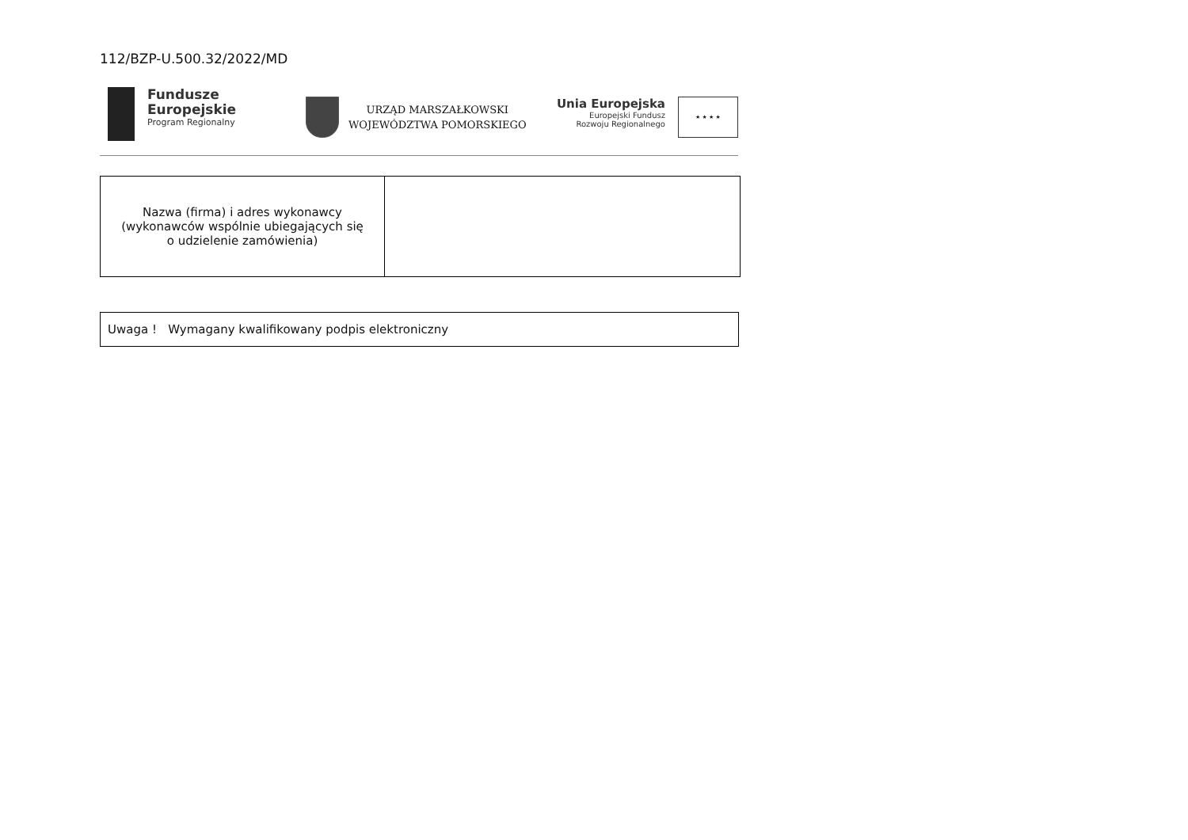112/BZP-U.500.32/2022/MD
Fundusze
Europejskie
Program Regionalny
URZĄD MARSZAŁKOWSKI
WOJEWÓDZTWA POMORSKIEGO
Unia Europejska
Europejski Fundusz
Rozwoju Regionalnego
★ ★ ★ ★
| Nazwa (firma) i adres wykonawcy (wykonawców wspólnie ubiegających się o udzielenie zamówienia) | |
Uwaga ! Wymagany kwalifikowany podpis elektroniczny